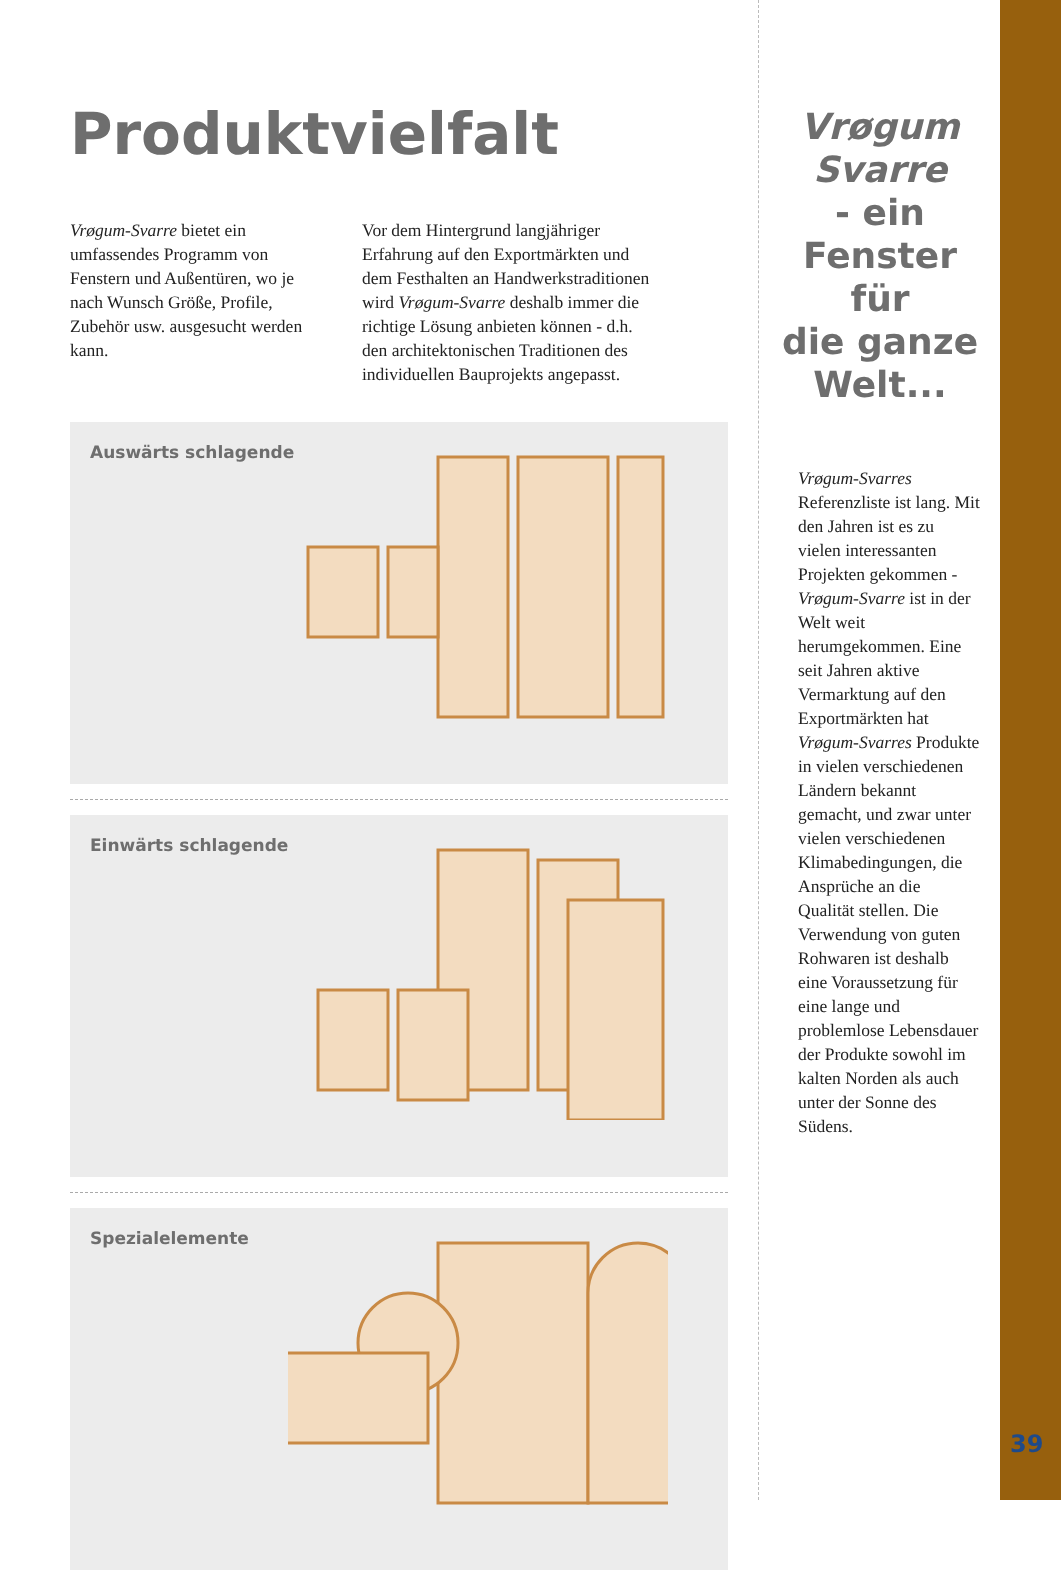Produktvielfalt
Vrøgum-Svarre bietet ein umfassendes Programm von Fenstern und Außentüren, wo je nach Wunsch Größe, Profile, Zubehör usw. ausgesucht werden kann.
Vor dem Hintergrund langjähriger Erfahrung auf den Exportmärkten und dem Festhalten an Handwerkstraditionen wird Vrøgum-Svarre deshalb immer die richtige Lösung anbieten können - d.h. den architektonischen Traditionen des individuellen Bauprojekts angepasst.
Auswärts schlagende
Einwärts schlagende
Spezialelemente
Vrøgum
Svarre
- ein
Fenster für
die ganze
Welt...
Vrøgum-Svarres Referenzliste ist lang. Mit den Jahren ist es zu vielen interessanten Projekten gekommen - Vrøgum-Svarre ist in der Welt weit herumgekommen. Eine seit Jahren aktive Vermarktung auf den Exportmärkten hat Vrøgum-Svarres Produkte in vielen verschiedenen Ländern bekannt gemacht, und zwar unter vielen verschiedenen Klimabedingungen, die Ansprüche an die Qualität stellen. Die Verwendung von guten Rohwaren ist deshalb eine Voraussetzung für eine lange und problemlose Lebensdauer der Produkte sowohl im kalten Norden als auch unter der Sonne des Südens.
39